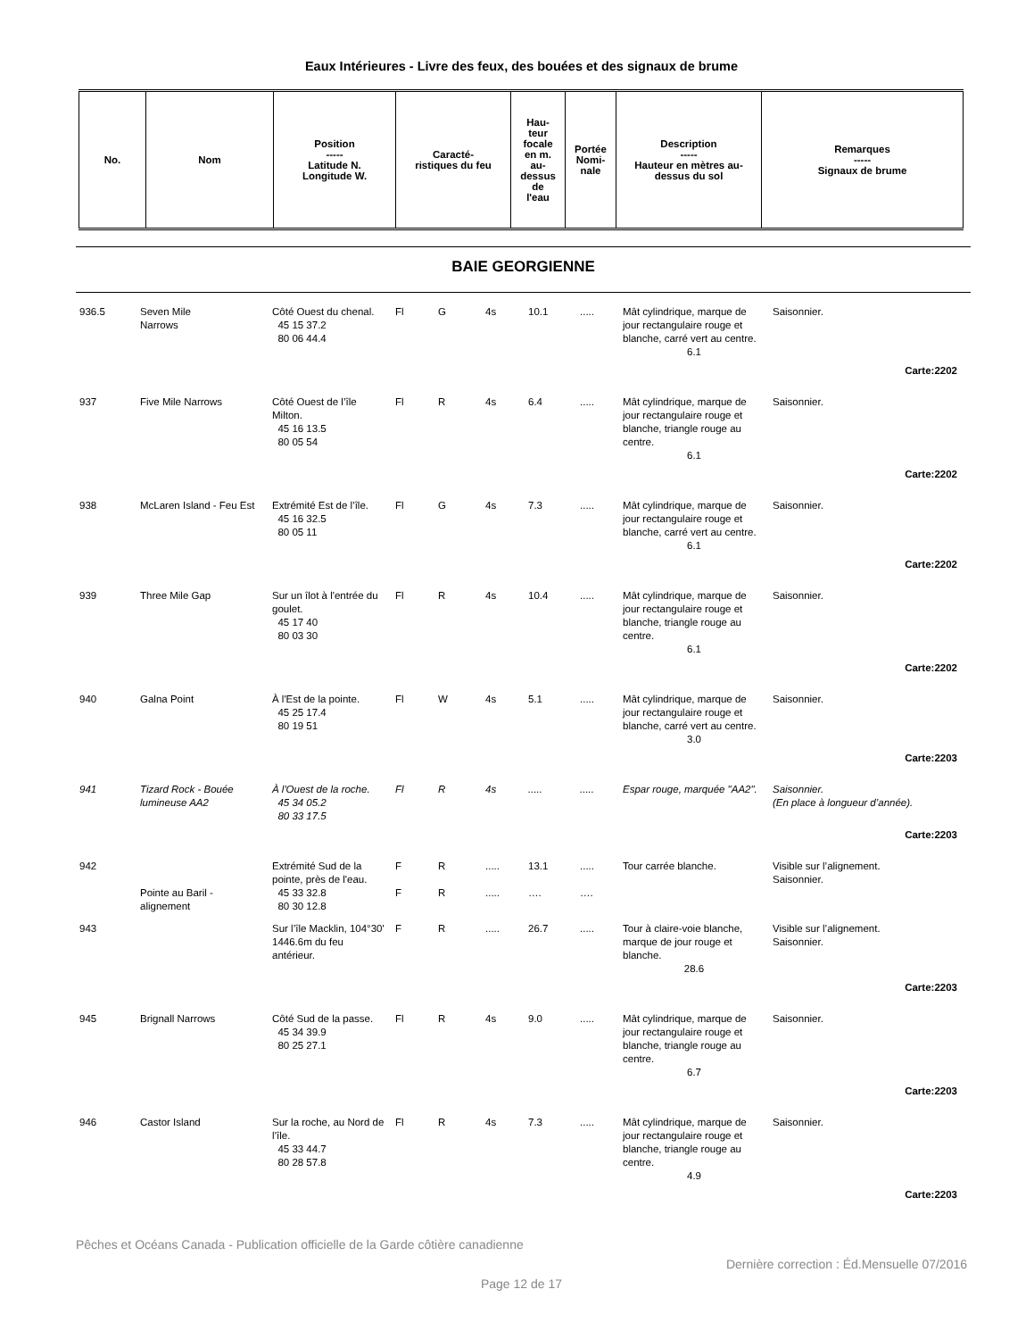Eaux Intérieures - Livre des feux, des bouées et des signaux de brume
| No. | Nom | Position ----- Latitude N. Longitude W. | Caracté- ristiques du feu | Hau- teur focale en m. au- dessus de l'eau | Portée Nomi- nale | Description ----- Hauteur en mètres au- dessus du sol | Remarques ----- Signaux de brume |
| --- | --- | --- | --- | --- | --- | --- | --- |
BAIE GEORGIENNE
| 936.5 | Seven Mile Narrows | Côté Ouest du chenal. 45 15 37.2 80 06 44.4 | Fl | G | 4s | 10.1 | ..... | Mât cylindrique, marque de jour rectangulaire rouge et blanche, carré vert au centre. 6.1 | Saisonnier. |
| Carte:2202 | | | | | | | | | |
| 937 | Five Mile Narrows | Côté Ouest de l’île Milton. 45 16 13.5 80 05 54 | Fl | R | 4s | 6.4 | ..... | Mât cylindrique, marque de jour rectangulaire rouge et blanche, triangle rouge au centre. 6.1 | Saisonnier. |
| Carte:2202 | | | | | | | | | |
| 938 | McLaren Island - Feu Est | Extrémité Est de l’île. 45 16 32.5 80 05 11 | Fl | G | 4s | 7.3 | ..... | Mât cylindrique, marque de jour rectangulaire rouge et blanche, carré vert au centre. 6.1 | Saisonnier. |
| Carte:2202 | | | | | | | | | |
| 939 | Three Mile Gap | Sur un îlot à l'entrée du goulet. 45 17 40 80 03 30 | Fl | R | 4s | 10.4 | ..... | Mât cylindrique, marque de jour rectangulaire rouge et blanche, triangle rouge au centre. 6.1 | Saisonnier. |
| Carte:2202 | | | | | | | | | |
| 940 | Galna Point | À l'Est de la pointe. 45 25 17.4 80 19 51 | Fl | W | 4s | 5.1 | ..... | Mât cylindrique, marque de jour rectangulaire rouge et blanche, carré vert au centre. 3.0 | Saisonnier. |
| Carte:2203 | | | | | | | | | |
| 941 | Tizard Rock - Bouée lumineuse AA2 | À l'Ouest de la roche. 45 34 05.2 80 33 17.5 | Fl | R | 4s | ..... | ..... | Espar rouge, marquée "AA2". | Saisonnier. (En place à longueur d’année). |
| Carte:2203 | | | | | | | | | |
| 942 | Pointe au Baril - alignement | Extrémité Sud de la pointe, près de l'eau. 45 33 32.8 80 30 12.8 | F F | R R | ..... ..... | 13.1 …. | ..... …. | Tour carrée blanche. | Visible sur l’alignement. Saisonnier. |
| 943 | | Sur l’île Macklin, 104°30' 1446.6m du feu antérieur. | F | R | ..... | 26.7 | ..... | Tour à claire-voie blanche, marque de jour rouge et blanche. 28.6 | Visible sur l’alignement. Saisonnier. |
| Carte:2203 | | | | | | | | | |
| 945 | Brignall Narrows | Côté Sud de la passe. 45 34 39.9 80 25 27.1 | Fl | R | 4s | 9.0 | ..... | Mât cylindrique, marque de jour rectangulaire rouge et blanche, triangle rouge au centre. 6.7 | Saisonnier. |
| Carte:2203 | | | | | | | | | |
| 946 | Castor Island | Sur la roche, au Nord de l’île. 45 33 44.7 80 28 57.8 | Fl | R | 4s | 7.3 | ..... | Mât cylindrique, marque de jour rectangulaire rouge et blanche, triangle rouge au centre. 4.9 | Saisonnier. |
| Carte:2203 | | | | | | | | | |
Pêches et Océans Canada - Publication officielle de la Garde côtière canadienne
Dernière correction : Éd.Mensuelle 07/2016
Page 12 de 17